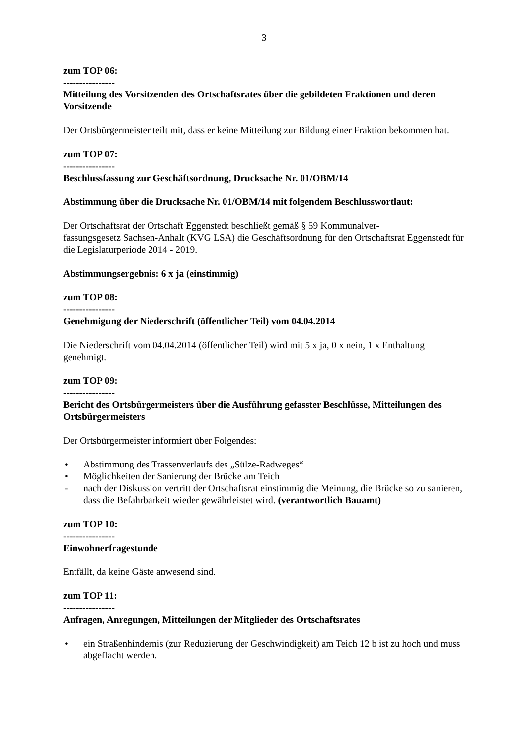3
zum TOP 06:
----------------
Mitteilung des Vorsitzenden des Ortschaftsrates über die gebildeten Fraktionen und deren Vorsitzende
Der Ortsbürgermeister teilt mit, dass er keine Mitteilung zur Bildung einer Fraktion bekommen hat.
zum TOP 07:
----------------
Beschlussfassung zur Geschäftsordnung, Drucksache Nr. 01/OBM/14
Abstimmung über die Drucksache Nr. 01/OBM/14 mit folgendem Beschlusswortlaut:
Der Ortschaftsrat der Ortschaft Eggenstedt beschließt gemäß § 59 Kommunalver-
fassungsgesetz Sachsen-Anhalt (KVG LSA) die Geschäftsordnung für den Ortschaftsrat Eggenstedt für die Legislaturperiode 2014 - 2019.
Abstimmungsergebnis: 6 x ja (einstimmig)
zum TOP 08:
----------------
Genehmigung der Niederschrift (öffentlicher Teil) vom 04.04.2014
Die Niederschrift vom 04.04.2014 (öffentlicher Teil) wird mit 5 x ja, 0 x nein, 1 x Enthaltung genehmigt.
zum TOP 09:
----------------
Bericht des Ortsbürgermeisters über die Ausführung gefasster Beschlüsse, Mitteilungen des Ortsbürgermeisters
Der Ortsbürgermeister informiert über Folgendes:
• Abstimmung des Trassenverlaufs des „Sülze-Radweges“
• Möglichkeiten der Sanierung der Brücke am Teich
- nach der Diskussion vertritt der Ortschaftsrat einstimmig die Meinung, die Brücke so zu sanieren, dass die Befahrbarkeit wieder gewährleistet wird. (verantwortlich Bauamt)
zum TOP 10:
----------------
Einwohnerfragestunde
Entfällt, da keine Gäste anwesend sind.
zum TOP 11:
----------------
Anfragen, Anregungen, Mitteilungen der Mitglieder des Ortschaftsrates
• ein Straßenhindernis (zur Reduzierung der Geschwindigkeit) am Teich 12 b ist zu hoch und muss abgeflacht werden.